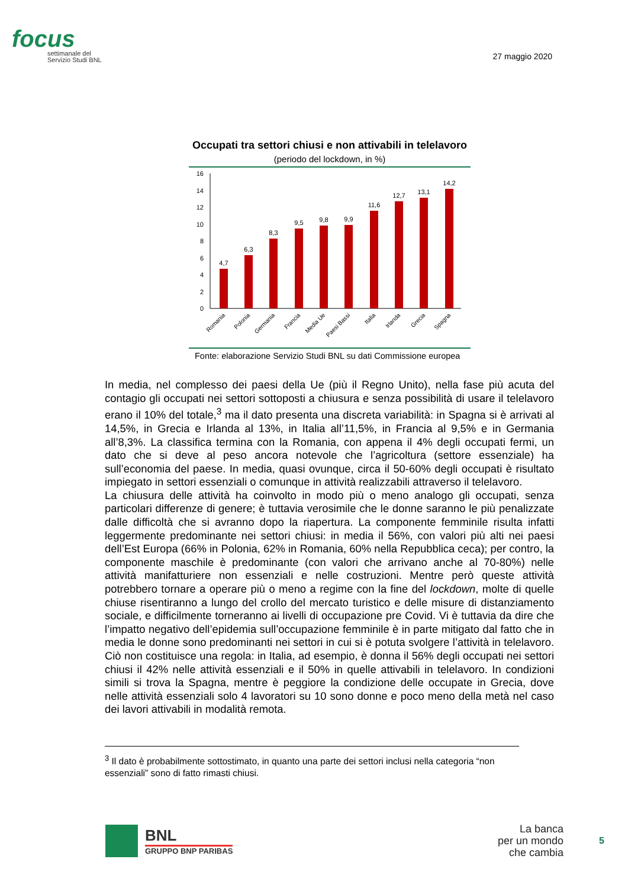focus
settimanale del
Servizio Studi BNL
27 maggio 2020
Occupati tra settori chiusi e non attivabili in telelavoro
(periodo del lockdown, in %)
16
14
12
10
8
6
4
2
0
4,7
6,3
8,3
9,5
9,8
9,9
11,6
12,7
13,1
14,2
Romania
Polonia
Germania
Francia
Media Ue
Paesi Bassi
Italia
Irlanda
Grecia
Spagna
Fonte: elaborazione Servizio Studi BNL su dati Commissione europea
In media, nel complesso dei paesi della Ue (più il Regno Unito), nella fase più acuta del contagio gli occupati nei settori sottoposti a chiusura e senza possibilità di usare il telelavoro erano il 10% del totale,<sup>3</sup> ma il dato presenta una discreta variabilità: in Spagna si è arrivati al 14,5%, in Grecia e Irlanda al 13%, in Italia all’11,5%, in Francia al 9,5% e in Germania all’8,3%. La classifica termina con la Romania, con appena il 4% degli occupati fermi, un dato che si deve al peso ancora notevole che l’agricoltura (settore essenziale) ha sull’economia del paese. In media, quasi ovunque, circa il 50-60% degli occupati è risultato impiegato in settori essenziali o comunque in attività realizzabili attraverso il telelavoro.
La chiusura delle attività ha coinvolto in modo più o meno analogo gli occupati, senza particolari differenze di genere; è tuttavia verosimile che le donne saranno le più penalizzate dalle difficoltà che si avranno dopo la riapertura. La componente femminile risulta infatti leggermente predominante nei settori chiusi: in media il 56%, con valori più alti nei paesi dell’Est Europa (66% in Polonia, 62% in Romania, 60% nella Repubblica ceca); per contro, la componente maschile è predominante (con valori che arrivano anche al 70-80%) nelle attività manifatturiere non essenziali e nelle costruzioni. Mentre però queste attività potrebbero tornare a operare più o meno a regime con la fine del lockdown, molte di quelle chiuse risentiranno a lungo del crollo del mercato turistico e delle misure di distanziamento sociale, e difficilmente torneranno ai livelli di occupazione pre Covid. Vi è tuttavia da dire che l’impatto negativo dell’epidemia sull’occupazione femminile è in parte mitigato dal fatto che in media le donne sono predominanti nei settori in cui si è potuta svolgere l’attività in telelavoro. Ciò non costituisce una regola: in Italia, ad esempio, è donna il 56% degli occupati nei settori chiusi il 42% nelle attività essenziali e il 50% in quelle attivabili in telelavoro. In condizioni simili si trova la Spagna, mentre è peggiore la condizione delle occupate in Grecia, dove nelle attività essenziali solo 4 lavoratori su 10 sono donne e poco meno della metà nel caso dei lavori attivabili in modalità remota.
<sup>3</sup> Il dato è probabilmente sottostimato, in quanto una parte dei settori inclusi nella categoria “non essenziali” sono di fatto rimasti chiusi.
BNL
GRUPPO BNP PARIBAS
La banca
per un mondo
che cambia
5